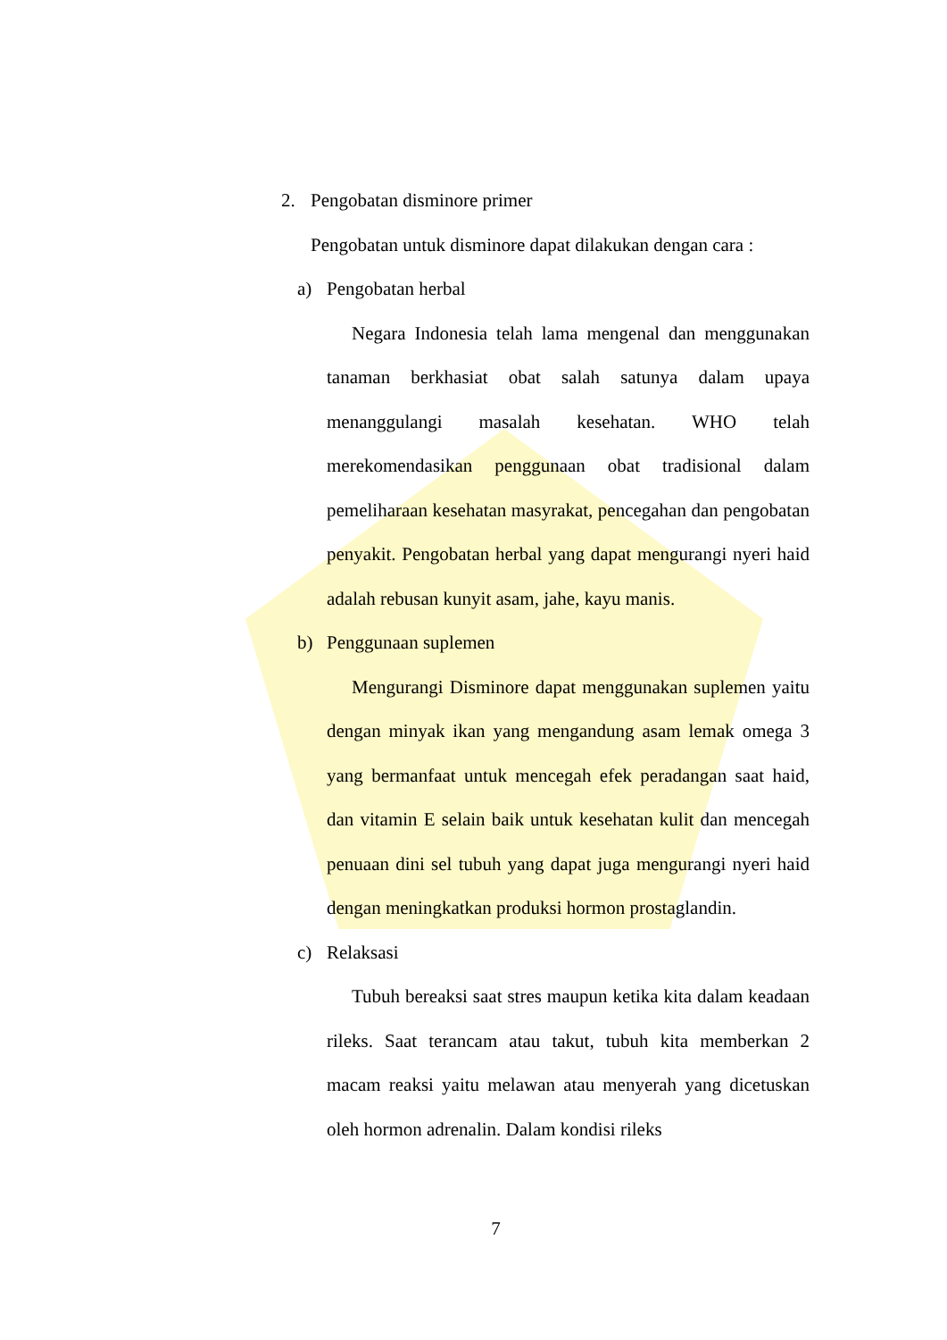2. Pengobatan disminore primer
Pengobatan untuk disminore dapat dilakukan dengan cara :
a) Pengobatan herbal
Negara Indonesia telah lama mengenal dan menggunakan tanaman berkhasiat obat salah satunya dalam upaya menanggulangi masalah kesehatan. WHO telah merekomendasikan penggunaan obat tradisional dalam pemeliharaan kesehatan masyrakat, pencegahan dan pengobatan penyakit. Pengobatan herbal yang dapat mengurangi nyeri haid adalah rebusan kunyit asam, jahe, kayu manis.
b) Penggunaan suplemen
Mengurangi Disminore dapat menggunakan suplemen yaitu dengan minyak ikan yang mengandung asam lemak omega 3 yang bermanfaat untuk mencegah efek peradangan saat haid, dan vitamin E selain baik untuk kesehatan kulit dan mencegah penuaan dini sel tubuh yang dapat juga mengurangi nyeri haid dengan meningkatkan produksi hormon prostaglandin.
c) Relaksasi
Tubuh bereaksi saat stres maupun ketika kita dalam keadaan rileks. Saat terancam atau takut, tubuh kita memberkan 2 macam reaksi yaitu melawan atau menyerah yang dicetuskan oleh hormon adrenalin. Dalam kondisi rileks
7